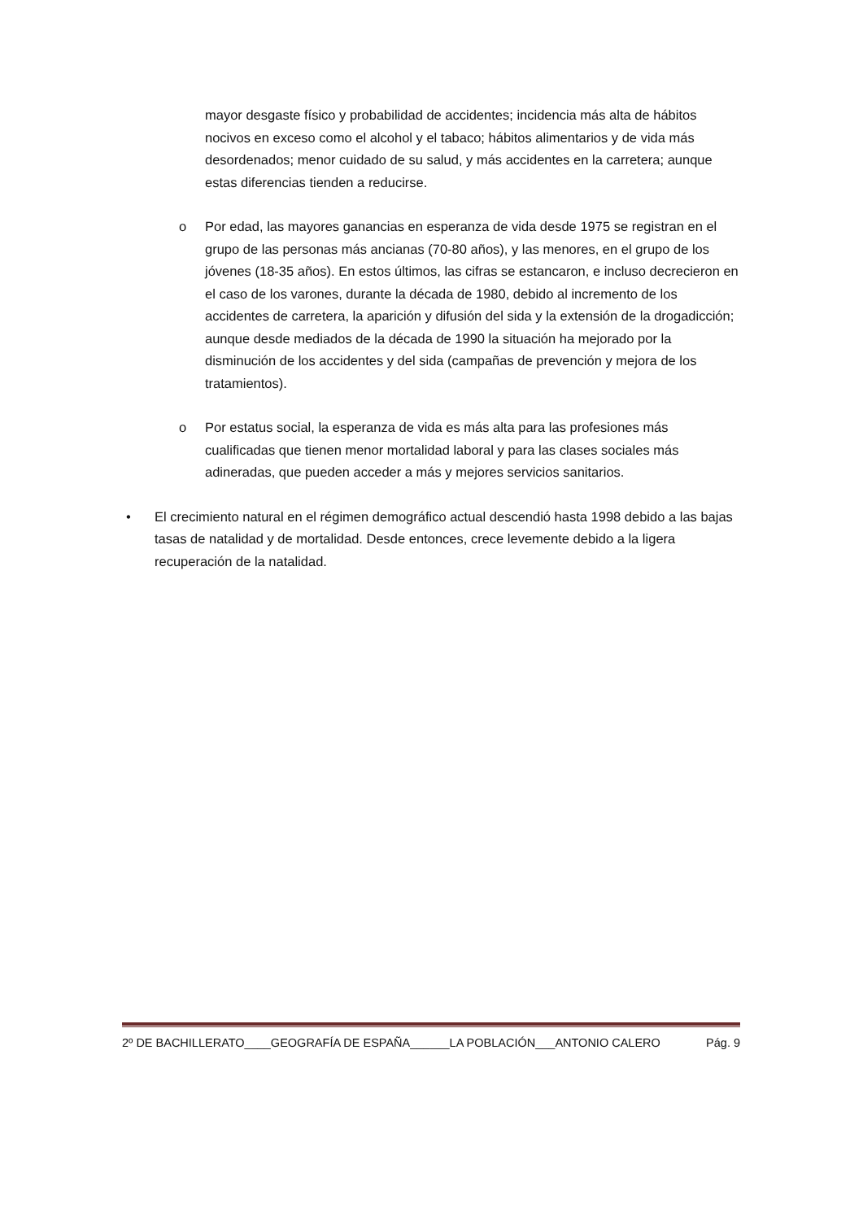mayor desgaste físico y probabilidad de accidentes; incidencia más alta de hábitos nocivos en exceso como el alcohol y el tabaco; hábitos alimentarios y de vida más desordenados; menor cuidado de su salud, y más accidentes en la carretera; aunque estas diferencias tienden a reducirse.
o Por edad, las mayores ganancias en esperanza de vida desde 1975 se registran en el grupo de las personas más ancianas (70-80 años), y las menores, en el grupo de los jóvenes (18-35 años). En estos últimos, las cifras se estancaron, e incluso decrecieron en el caso de los varones, durante la década de 1980, debido al incremento de los accidentes de carretera, la aparición y difusión del sida y la extensión de la drogadicción; aunque desde mediados de la década de 1990 la situación ha mejorado por la disminución de los accidentes y del sida (campañas de prevención y mejora de los tratamientos).
o Por estatus social, la esperanza de vida es más alta para las profesiones más cualificadas que tienen menor mortalidad laboral y para las clases sociales más adineradas, que pueden acceder a más y mejores servicios sanitarios.
• El crecimiento natural en el régimen demográfico actual descendió hasta 1998 debido a las bajas tasas de natalidad y de mortalidad. Desde entonces, crece levemente debido a la ligera recuperación de la natalidad.
2º DE BACHILLERATO____GEOGRAFÍA DE ESPAÑA______LA POBLACIÓN___ANTONIO CALERO Pág. 9